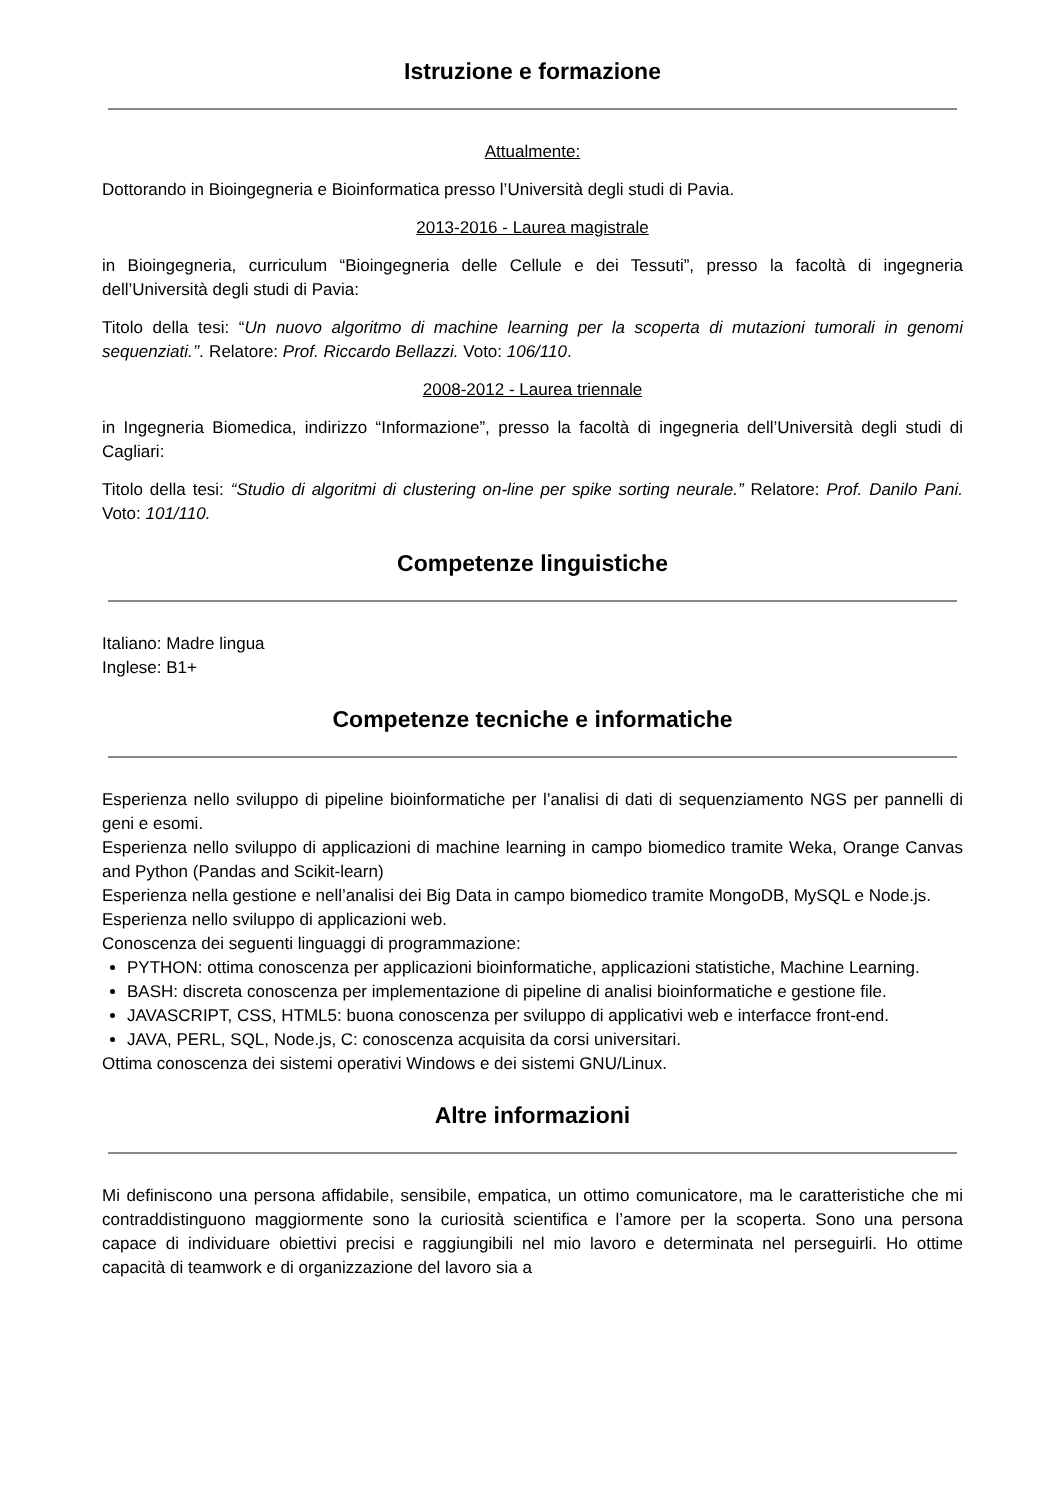Istruzione e formazione
Attualmente:
Dottorando in Bioingegneria e Bioinformatica presso l’Università degli studi di Pavia.
2013-2016 - Laurea magistrale
in Bioingegneria, curriculum “Bioingegneria delle Cellule e dei Tessuti”, presso la facoltà di ingegneria dell’Università degli studi di Pavia:
Titolo della tesi: “Un nuovo algoritmo di machine learning per la scoperta di mutazioni tumorali in genomi sequenziati.’’. Relatore: Prof. Riccardo Bellazzi. Voto: 106/110.
2008-2012 - Laurea triennale
in Ingegneria Biomedica, indirizzo “Informazione”, presso la facoltà di ingegneria dell’Università degli studi di Cagliari:
Titolo della tesi: “Studio di algoritmi di clustering on-line per spike sorting neurale.” Relatore: Prof. Danilo Pani. Voto: 101/110.
Competenze linguistiche
Italiano: Madre lingua
Inglese: B1+
Competenze tecniche e informatiche
Esperienza nello sviluppo di pipeline bioinformatiche per l’analisi di dati di sequenziamento NGS per pannelli di geni e esomi.
Esperienza nello sviluppo di applicazioni di machine learning in campo biomedico tramite Weka, Orange Canvas and Python (Pandas and Scikit-learn)
Esperienza nella gestione e nell’analisi dei Big Data in campo biomedico tramite MongoDB, MySQL e Node.js.
Esperienza nello sviluppo di applicazioni web.
Conoscenza dei seguenti linguaggi di programmazione:
PYTHON: ottima conoscenza per applicazioni bioinformatiche, applicazioni statistiche, Machine Learning.
BASH: discreta conoscenza per implementazione di pipeline di analisi bioinformatiche e gestione file.
JAVASCRIPT, CSS, HTML5: buona conoscenza per sviluppo di applicativi web e interfacce front-end.
JAVA, PERL, SQL, Node.js, C: conoscenza acquisita da corsi universitari.
Ottima conoscenza dei sistemi operativi Windows e dei sistemi GNU/Linux.
Altre informazioni
Mi definiscono una persona affidabile, sensibile, empatica, un ottimo comunicatore, ma le caratteristiche che mi contraddistinguono maggiormente sono la curiosità scientifica e l’amore per la scoperta. Sono una persona capace di individuare obiettivi precisi e raggiungibili nel mio lavoro e determinata nel perseguirli. Ho ottime capacità di teamwork e di organizzazione del lavoro sia a